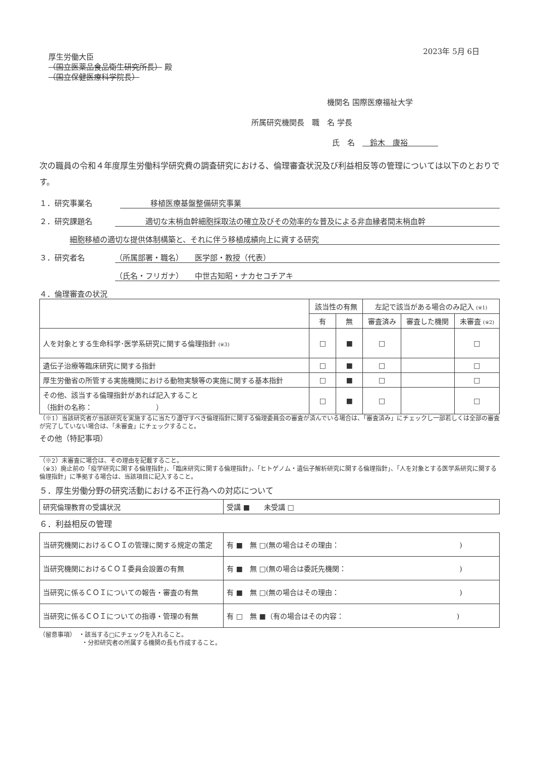2023年 5月 6日
厚生労働大臣
（国立医薬品食品衛生研究所長） 殿
（国立保健医療科学院長）
機関名 国際医療福祉大学
所属研究機関長　職　名 学長
氏　名　　鈴木　康裕　　　　
次の職員の令和４年度厚生労働科学研究費の調査研究における、倫理審査状況及び利益相反等の管理については以下のとおりです。
１．研究事業名　　　　移植医療基盤整備研究事業
２．研究課題名　　　　適切な末梢血幹細胞採取法の確立及びその効率的な普及による非血縁者間末梢血幹
細胞移植の適切な提供体制構築と、それに伴う移植成績向上に資する研究
３．研究者名 （所属部署・職名）　　医学部・教授（代表）
（氏名・フリガナ）　　中世古知昭・ナカセコチアキ
４．倫理審査の状況
| | 該当性の有無 | | 左記で該当がある場合のみ記入 (※1) | | |
| --- | --- | --- | --- | --- | --- |
| | 有 | 無 | 審査済み | 審査した機関 | 未審査 (※2) |
| 人を対象とする生命科学･医学系研究に関する倫理指針 (※3) | □ | ■ | □ | | □ |
| 遺伝子治療等臨床研究に関する指針 | □ | ■ | □ | | □ |
| 厚生労働省の所管する実施機関における動物実験等の実施に関する基本指針 | □ | ■ | □ | | □ |
| その他、該当する倫理指針があれば記入すること （指針の名称： ） | □ | ■ | □ | | □ |
（※1）当該研究者が当該研究を実施するに当たり遵守すべき倫理指針に関する倫理委員会の審査が済んでいる場合は、「審査済み」にチェックし一部若しくは全部の審査が完了していない場合は、「未審査」にチェックすること。
その他（特記事項）
（※2）未審査に場合は、その理由を記載すること。
（※3）廃止前の「疫学研究に関する倫理指針」、「臨床研究に関する倫理指針」、「ヒトゲノム・遺伝子解析研究に関する倫理指針」、「人を対象とする医学系研究に関する倫理指針」に準拠する場合は、当該項目に記入すること。
５．厚生労働分野の研究活動における不正行為への対応について
| 研究倫理教育の受講状況 | 受講 ■ 未受講 □ |
６．利益相反の管理
| 当研究機関におけるＣＯＩの管理に関する規定の策定 | 有 ■ 無 □(無の場合はその理由： ) |
| 当研究機関におけるＣＯＩ委員会設置の有無 | 有 ■ 無 □(無の場合は委託先機関： ) |
| 当研究に係るＣＯＩについての報告・審査の有無 | 有 ■ 無 □(無の場合はその理由： ) |
| 当研究に係るＣＯＩについての指導・管理の有無 | 有 □ 無 ■（有の場合はその内容： ) |
（留意事項）　・該当する□にチェックを入れること。
　　　　　　　・分担研究者の所属する機関の長も作成すること。